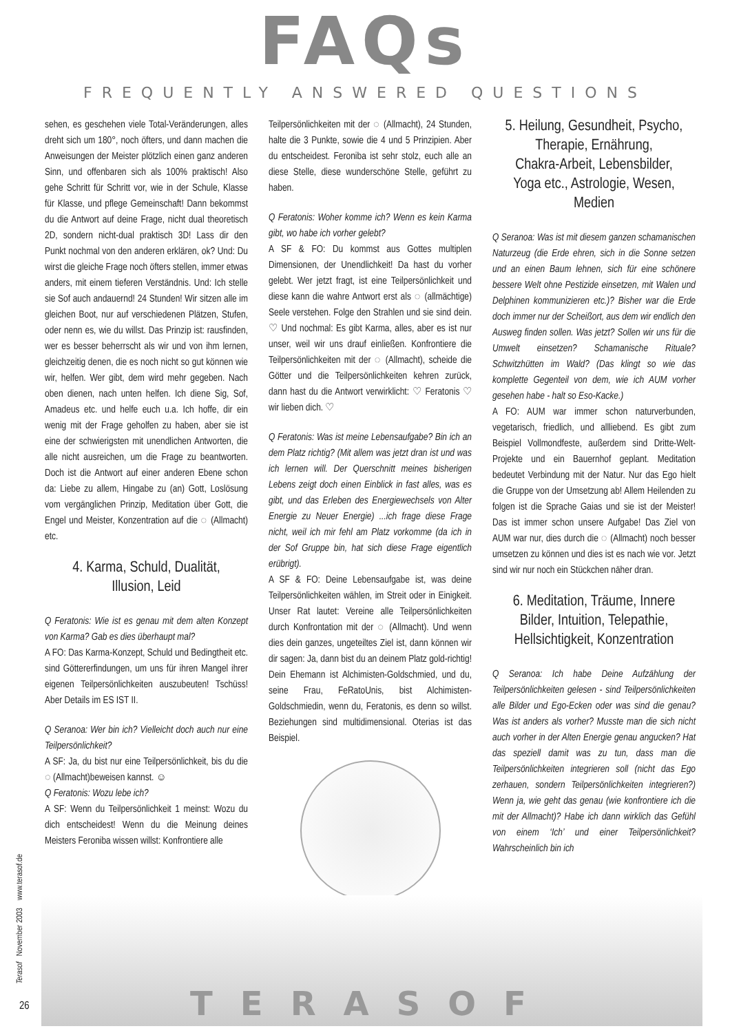FAQs
FREQUENTLY ANSWERED QUESTIONS
sehen, es geschehen viele Total-Veränderungen, alles dreht sich um 180°, noch öfters, und dann machen die Anweisungen der Meister plötzlich einen ganz anderen Sinn, und offenbaren sich als 100% praktisch! Also gehe Schritt für Schritt vor, wie in der Schule, Klasse für Klasse, und pflege Gemeinschaft! Dann bekommst du die Antwort auf deine Frage, nicht dual theoretisch 2D, sondern nicht-dual praktisch 3D! Lass dir den Punkt nochmal von den anderen erklären, ok? Und: Du wirst die gleiche Frage noch öfters stellen, immer etwas anders, mit einem tieferen Verständnis. Und: Ich stelle sie Sof auch andauernd! 24 Stunden! Wir sitzen alle im gleichen Boot, nur auf verschiedenen Plätzen, Stufen, oder nenn es, wie du willst. Das Prinzip ist: rausfinden, wer es besser beherrscht als wir und von ihm lernen, gleichzeitig denen, die es noch nicht so gut können wie wir, helfen. Wer gibt, dem wird mehr gegeben. Nach oben dienen, nach unten helfen. Ich diene Sig, Sof, Amadeus etc. und helfe euch u.a. Ich hoffe, dir ein wenig mit der Frage geholfen zu haben, aber sie ist eine der schwierigsten mit unendlichen Antworten, die alle nicht ausreichen, um die Frage zu beantworten. Doch ist die Antwort auf einer anderen Ebene schon da: Liebe zu allem, Hingabe zu (an) Gott, Loslösung vom vergänglichen Prinzip, Meditation über Gott, die Engel und Meister, Konzentration auf die ◌ (Allmacht) etc.
4. Karma, Schuld, Dualität,
Illusion, Leid
Q Feratonis: Wie ist es genau mit dem alten Konzept von Karma? Gab es dies überhaupt mal?
A FO: Das Karma-Konzept, Schuld und Bedingtheit etc. sind Göttererfindungen, um uns für ihren Mangel ihrer eigenen Teilpersönlichkeiten auszubeuten! Tschüss! Aber Details im ES IST II.
Q Seranoa: Wer bin ich? Vielleicht doch auch nur eine Teilpersönlichkeit?
A SF: Ja, du bist nur eine Teilpersönlichkeit, bis du die ◌ (Allmacht)beweisen kannst. ☺
Q Feratonis: Wozu lebe ich?
A SF: Wenn du Teilpersönlichkeit 1 meinst: Wozu du dich entscheidest! Wenn du die Meinung deines Meisters Feroniba wissen willst: Konfrontiere alle
Teilpersönlichkeiten mit der ◌ (Allmacht), 24 Stunden, halte die 3 Punkte, sowie die 4 und 5 Prinzipien. Aber du entscheidest. Feroniba ist sehr stolz, euch alle an diese Stelle, diese wunderschöne Stelle, geführt zu haben.
Q Feratonis: Woher komme ich? Wenn es kein Karma gibt, wo habe ich vorher gelebt?
A SF & FO: Du kommst aus Gottes multiplen Dimensionen, der Unendlichkeit! Da hast du vorher gelebt. Wer jetzt fragt, ist eine Teilpersönlichkeit und diese kann die wahre Antwort erst als ◌ (allmächtige) Seele verstehen. Folge den Strahlen und sie sind dein. ♡ Und nochmal: Es gibt Karma, alles, aber es ist nur unser, weil wir uns drauf einließen. Konfrontiere die Teilpersönlichkeiten mit der ◌ (Allmacht), scheide die Götter und die Teilpersönlichkeiten kehren zurück, dann hast du die Antwort verwirklicht: ♡ Feratonis ♡ wir lieben dich. ♡
Q Feratonis: Was ist meine Lebensaufgabe? Bin ich an dem Platz richtig? (Mit allem was jetzt dran ist und was ich lernen will. Der Querschnitt meines bisherigen Lebens zeigt doch einen Einblick in fast alles, was es gibt, und das Erleben des Energiewechsels von Alter Energie zu Neuer Energie) ...ich frage diese Frage nicht, weil ich mir fehl am Platz vorkomme (da ich in der Sof Gruppe bin, hat sich diese Frage eigentlich erübrigt).
A SF & FO: Deine Lebensaufgabe ist, was deine Teilpersönlichkeiten wählen, im Streit oder in Einigkeit. Unser Rat lautet: Vereine alle Teilpersönlichkeiten durch Konfrontation mit der ◌ (Allmacht). Und wenn dies dein ganzes, ungeteiltes Ziel ist, dann können wir dir sagen: Ja, dann bist du an deinem Platz gold-richtig! Dein Ehemann ist Alchimisten-Goldschmied, und du, seine Frau, FeRatoUnis, bist Alchimisten-Goldschmiedin, wenn du, Feratonis, es denn so willst. Beziehungen sind multidimensional. Oterias ist das Beispiel.
5. Heilung, Gesundheit, Psycho,
Therapie, Ernährung,
Chakra-Arbeit, Lebensbilder,
Yoga etc., Astrologie, Wesen, Medien
Q Seranoa: Was ist mit diesem ganzen schamanischen Naturzeug (die Erde ehren, sich in die Sonne setzen und an einen Baum lehnen, sich für eine schönere bessere Welt ohne Pestizide einsetzen, mit Walen und Delphinen kommunizieren etc.)? Bisher war die Erde doch immer nur der Scheißort, aus dem wir endlich den Ausweg finden sollen. Was jetzt? Sollen wir uns für die Umwelt einsetzen? Schamanische Rituale? Schwitzhütten im Wald? (Das klingt so wie das komplette Gegenteil von dem, wie ich AUM vorher gesehen habe - halt so Eso-Kacke.)
A FO: AUM war immer schon naturverbunden, vegetarisch, friedlich, und allliebend. Es gibt zum Beispiel Vollmondfeste, außerdem sind Dritte-Welt-Projekte und ein Bauernhof geplant. Meditation bedeutet Verbindung mit der Natur. Nur das Ego hielt die Gruppe von der Umsetzung ab! Allem Heilenden zu folgen ist die Sprache Gaias und sie ist der Meister! Das ist immer schon unsere Aufgabe! Das Ziel von AUM war nur, dies durch die ◌ (Allmacht) noch besser umsetzen zu können und dies ist es nach wie vor. Jetzt sind wir nur noch ein Stückchen näher dran.
6. Meditation, Träume, Innere
Bilder, Intuition, Telepathie,
Hellsichtigkeit, Konzentration
Q Seranoa: Ich habe Deine Aufzählung der Teilpersönlichkeiten gelesen - sind Teilpersönlichkeiten alle Bilder und Ego-Ecken oder was sind die genau? Was ist anders als vorher? Musste man die sich nicht auch vorher in der Alten Energie genau angucken? Hat das speziell damit was zu tun, dass man die Teilpersönlichkeiten integrieren soll (nicht das Ego zerhauen, sondern Teilpersönlichkeiten integrieren?) Wenn ja, wie geht das genau (wie konfrontiere ich die mit der Allmacht)? Habe ich dann wirklich das Gefühl von einem ‘Ich’ und einer Teilpersönlichkeit? Wahrscheinlich bin ich
Terasof November 2003 www.terasof.de
TERASOF
26